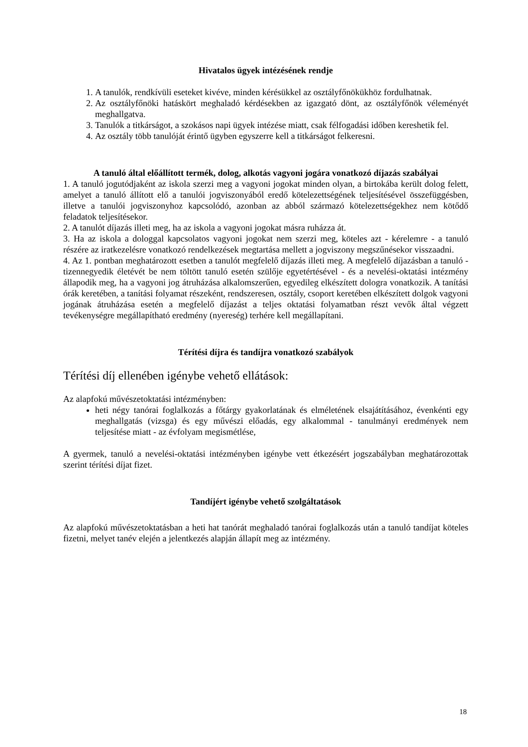Hivatalos ügyek intézésének rendje
1. A tanulók, rendkívüli eseteket kivéve, minden kérésükkel az osztályfőnökükhöz fordulhatnak.
2. Az osztályfőnöki hatáskört meghaladó kérdésekben az igazgató dönt, az osztályfőnök véleményét meghallgatva.
3. Tanulók a titkárságot, a szokásos napi ügyek intézése miatt, csak félfogadási időben kereshetik fel.
4. Az osztály több tanulóját érintő ügyben egyszerre kell a titkárságot felkeresni.
A tanuló által előállított termék, dolog, alkotás vagyoni jogára vonatkozó díjazás szabályai
1. A tanuló jogutódjaként az iskola szerzi meg a vagyoni jogokat minden olyan, a birtokába került dolog felett, amelyet a tanuló állított elő a tanulói jogviszonyából eredő kötelezettségének teljesítésével összefüggésben, illetve a tanulói jogviszonyhoz kapcsolódó, azonban az abból származó kötelezettségekhez nem kötődő feladatok teljesítésekor.
2. A tanulót díjazás illeti meg, ha az iskola a vagyoni jogokat másra ruházza át.
3. Ha az iskola a dologgal kapcsolatos vagyoni jogokat nem szerzi meg, köteles azt - kérelemre - a tanuló részére az iratkezelésre vonatkozó rendelkezések megtartása mellett a jogviszony megszűnésekor visszaadni.
4. Az 1. pontban meghatározott esetben a tanulót megfelelő díjazás illeti meg. A megfelelő díjazásban a tanuló - tizennegyedik életévét be nem töltött tanuló esetén szülője egyetértésével - és a nevelési-oktatási intézmény állapodik meg, ha a vagyoni jog átruházása alkalomszerűen, egyedileg elkészített dologra vonatkozik. A tanítási órák keretében, a tanítási folyamat részeként, rendszeresen, osztály, csoport keretében elkészített dolgok vagyoni jogának átruházása esetén a megfelelő díjazást a teljes oktatási folyamatban részt vevők által végzett tevékenységre megállapítható eredmény (nyereség) terhére kell megállapítani.
Térítési díjra és tandíjra vonatkozó szabályok
Térítési díj ellenében igénybe vehető ellátások:
Az alapfokú művészetoktatási intézményben:
heti négy tanórai foglalkozás a főtárgy gyakorlatának és elméletének elsajátításához, évenkénti egy meghallgatás (vizsga) és egy művészi előadás, egy alkalommal - tanulmányi eredmények nem teljesítése miatt - az évfolyam megismétlése,
A gyermek, tanuló a nevelési-oktatási intézményben igénybe vett étkezésért jogszabályban meghatározottak szerint térítési díjat fizet.
Tandíjért igénybe vehető szolgáltatások
Az alapfokú művészetoktatásban a heti hat tanórát meghaladó tanórai foglalkozás után a tanuló tandíjat köteles fizetni, melyet tanév elején a jelentkezés alapján állapít meg az intézmény.
18